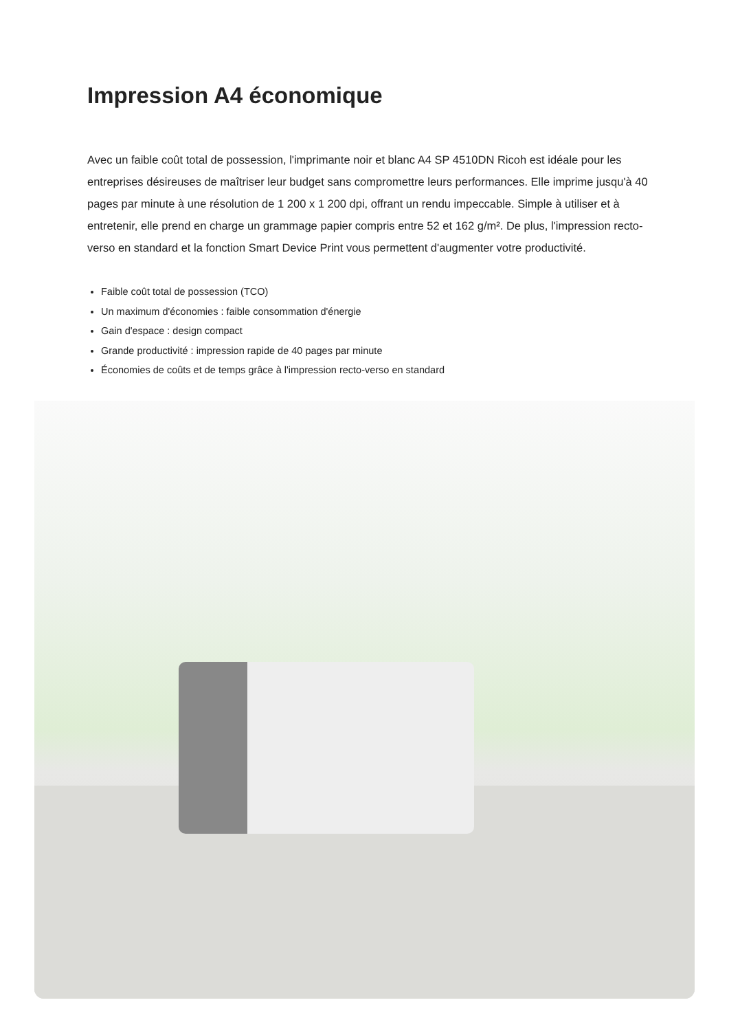Impression A4 économique
Avec un faible coût total de possession, l'imprimante noir et blanc A4 SP 4510DN Ricoh est idéale pour les entreprises désireuses de maîtriser leur budget sans compromettre leurs performances. Elle imprime jusqu'à 40 pages par minute à une résolution de 1 200 x 1 200 dpi, offrant un rendu impeccable. Simple à utiliser et à entretenir, elle prend en charge un grammage papier compris entre 52 et 162 g/m². De plus, l'impression recto-verso en standard et la fonction Smart Device Print vous permettent d'augmenter votre productivité.
Faible coût total de possession (TCO)
Un maximum d'économies : faible consommation d'énergie
Gain d'espace : design compact
Grande productivité : impression rapide de 40 pages par minute
Économies de coûts et de temps grâce à l'impression recto-verso en standard